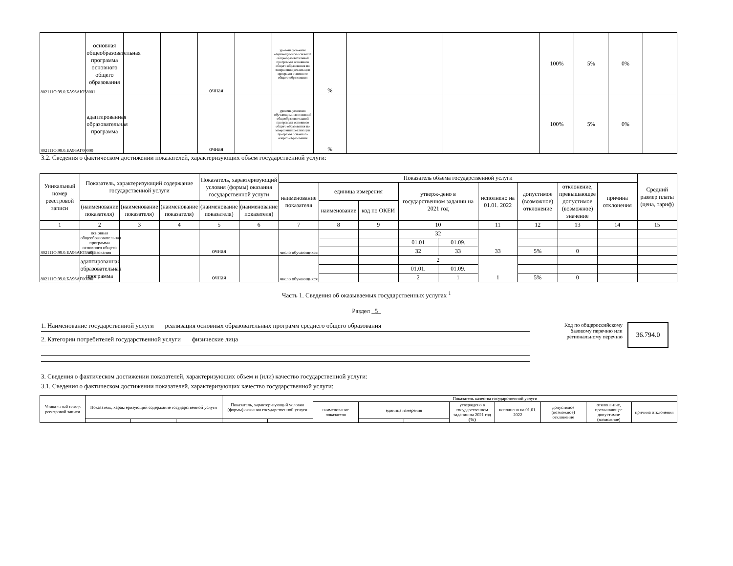| 802111О.99.0.БА96АЮ58001 | основная общеобразовательная программа основного общего образования | | | очная | | уровень усвоения обучающимися основной общеобразовательной программы основного общего образования по завершении реализации программ основного общего образования | % | | | 100% | 5% | 0% | |
| 802111О.99.0.БА96АГ00000 | адаптированная образовательная программа | | | очная | | уровень усвоения обучающимися основной общеобразовательной программы основного общего образования по завершении реализации программ основного общего образования | % | | | 100% | 5% | 0% | |
3.2. Сведения о фактическом достижении показателей, характеризующих объем государственной услуги:
| Уникальный номер реестровой записи | Показатель, характеризующий содержание государственной услуги | | | Показатель, характеризующий условия (формы) оказания государственной услуги | | Показатель объема государственной услуги | | | | | | | | | Средний размер платы (цена, тариф) |
| --- | --- | --- | --- | --- | --- | --- | --- | --- | --- | --- | --- | --- | --- | --- | --- |
| | | | | | | наименование показателя | единица измерения | | утверж-дено в государственном задании на 2021 год | | исполнено на 01.01. 2022 | допустимое (возможное) отклонение | отклонение, превышающее допустимое (возможное) значение | причина отклонения | |
| | (наименование показателя) | (наименование показателя) | (наименование показателя) | (наименование показателя) | (наименование показателя) | | наименование | код по ОКЕИ | | | | | | | |
| 1 | 2 | 3 | 4 | 5 | 6 | 7 | 8 | 9 | 10 | | 11 | 12 | 13 | 14 | 15 |
| 802111О.99.0.БА96АЮ58001 | основная общеобразовательная программа основного общего образования | | | очная | | число обучающихся | | | 32 | | 33 | | | | |
| | | | | | | | | | 01.01 | 01.09. | | | | | |
| | | | | | | | | | 32 | 33 | | 5% | 0 | | |
| 802111О.99.0.БА96АГ00000 | адаптированная образовательная программа | | | очная | | число обучающихся | | | 2 | | 1 | | | | |
| | | | | | | | | | 01.01. | 01.09. | | | | | |
| | | | | | | | | | 2 | 1 | | 5% | 0 | | |
Часть 1. Сведения об оказываемых государственных услугах <sup>1</sup>
Раздел 5
1. Наименование государственной услуги реализация основных образовательных программ среднего общего образования
2. Категории потребителей государственной услуги физические лица
Код по общероссийскому базовому перечню или региональному перечню
36.794.0
3. Сведения о фактическом достижении показателей, характеризующих объем и (или) качество государственной услуги:
3.1. Сведения о фактическом достижении показателей, характеризующих качество государственной услуги:
| Уникальный номер реестровой записи | Показатель, характеризующий содержание государственной услуги | | | Показатель, характеризующий условия (формы) оказания государственной услуги | | Показатель качества государственной услуги | | | | | | | |
| --- | --- | --- | --- | --- | --- | --- | --- | --- | --- | --- | --- | --- | --- |
| | | | | | | наименование показателя | единица измерения | | утверждено в государственном задании на 2021 год (%) | исполнено на 01.01. 2022 | допустимое (возможное) отклонение | отклоне-ние, превышающее допустимое (возможное) | причина отклонения |